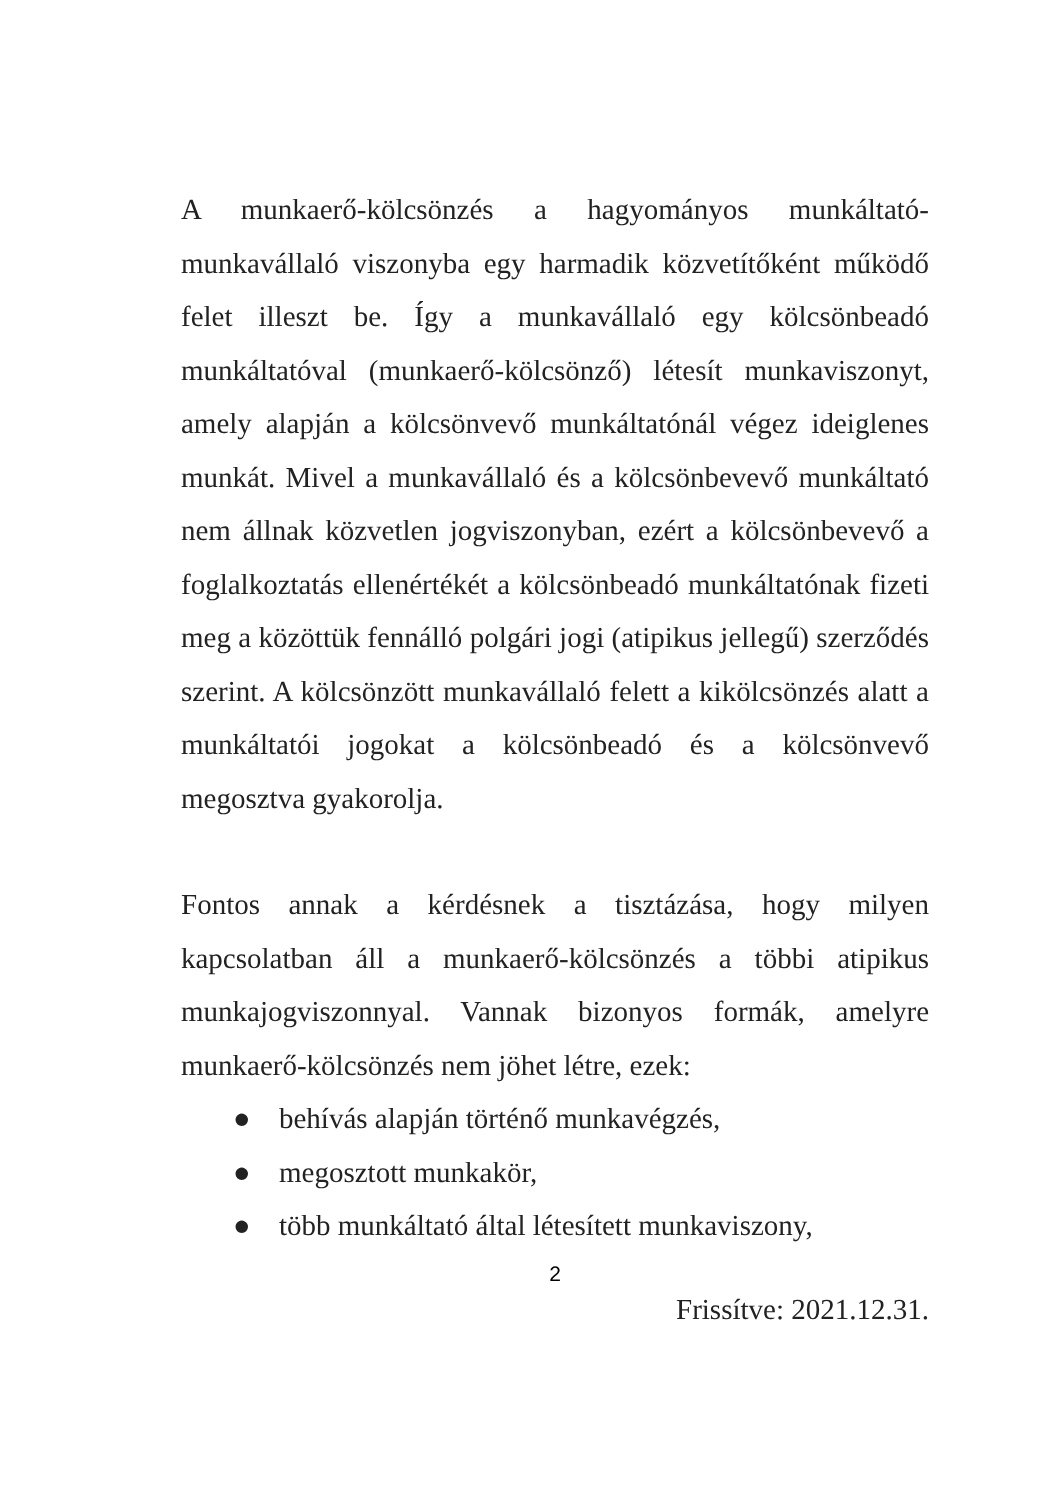A munkaerő-kölcsönzés a hagyományos munkáltató-munkavállaló viszonyba egy harmadik közvetítőként működő felet illeszt be. Így a munkavállaló egy kölcsönbeadó munkáltatóval (munkaerő-kölcsönző) létesít munkaviszonyt, amely alapján a kölcsönvevő munkáltatónál végez ideiglenes munkát. Mivel a munkavállaló és a kölcsönbevevő munkáltató nem állnak közvetlen jogviszonyban, ezért a kölcsönbevevő a foglalkoztatás ellenértékét a kölcsönbeadó munkáltatónak fizeti meg a közöttük fennálló polgári jogi (atipikus jellegű) szerződés szerint. A kölcsönzött munkavállaló felett a kikölcsönzés alatt a munkáltatói jogokat a kölcsönbeadó és a kölcsönvevő megosztva gyakorolja.
Fontos annak a kérdésnek a tisztázása, hogy milyen kapcsolatban áll a munkaerő-kölcsönzés a többi atipikus munkajogviszonnyal. Vannak bizonyos formák, amelyre munkaerő-kölcsönzés nem jöhet létre, ezek:
● behívás alapján történő munkavégzés,
● megosztott munkakör,
● több munkáltató által létesített munkaviszony,
2
Frissítve: 2021.12.31.